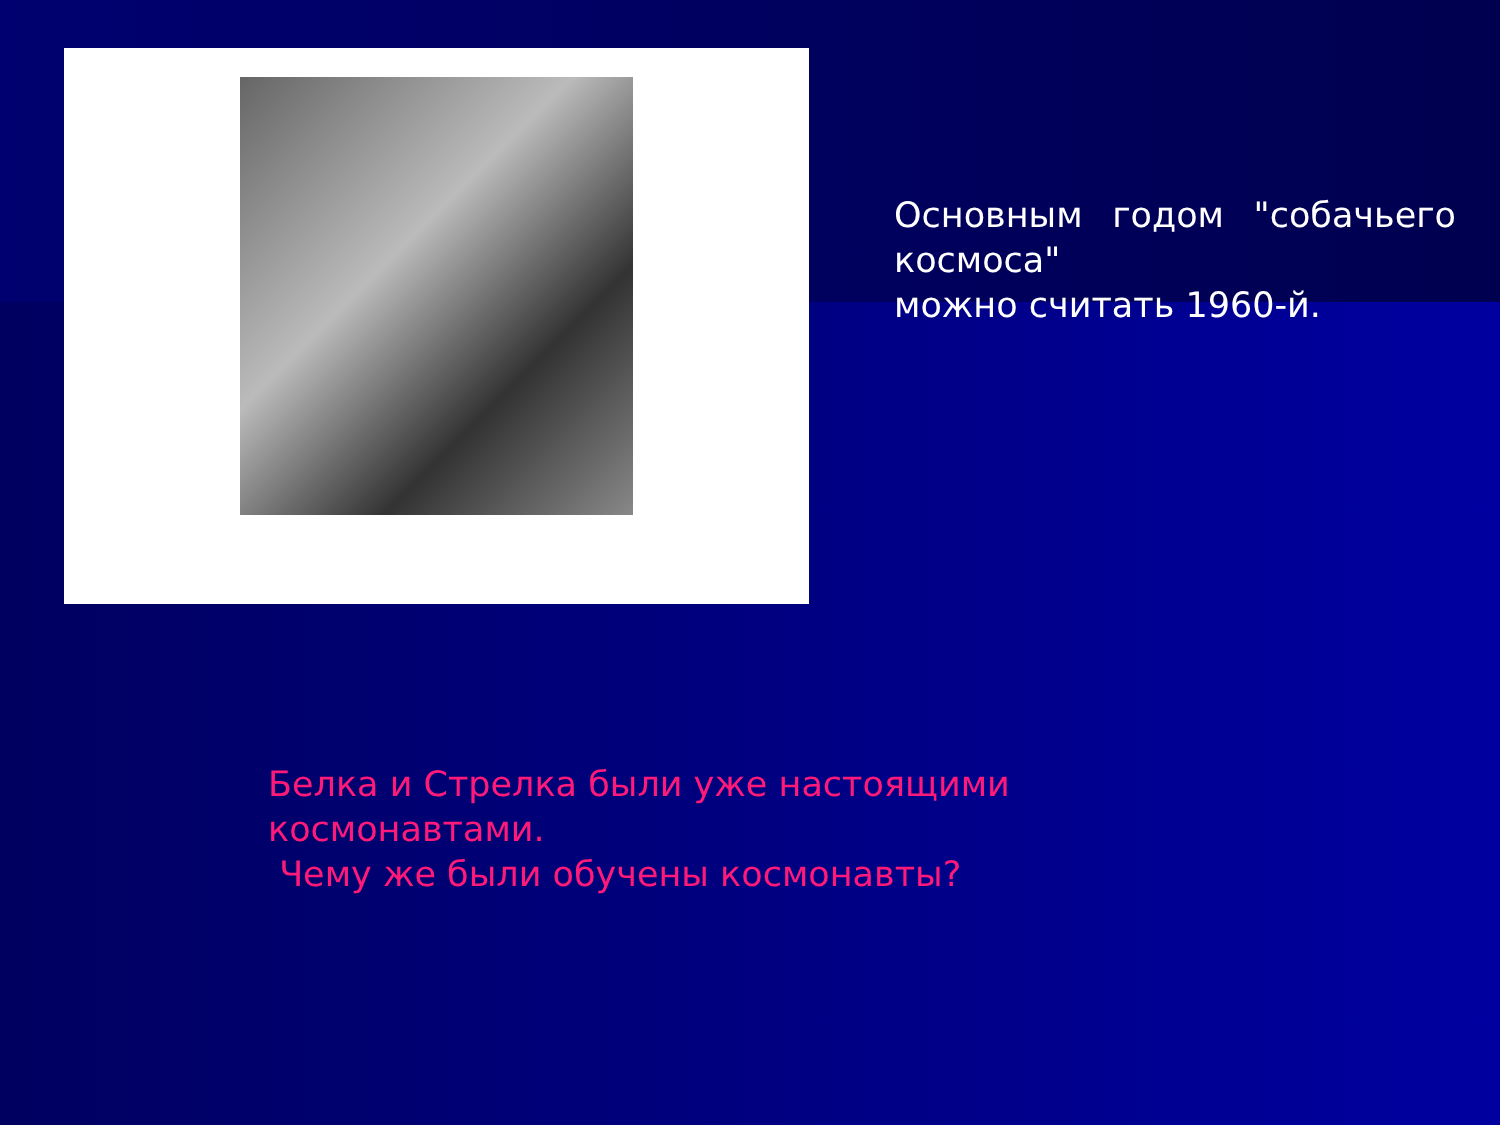Основным годом "собачьего космоса"
можно считать 1960-й.
Белка и Стрелка были уже настоящими
космонавтами.
Чему же были обучены космонавты?